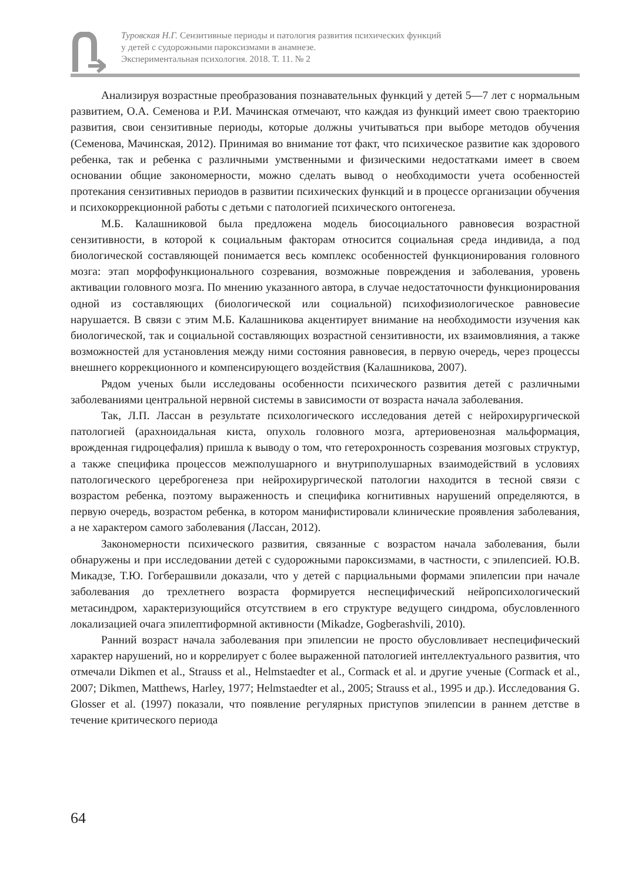Туровская Н.Г. Сензитивные периоды и патология развития психических функций
у детей с судорожными пароксизмами в анамнезе.
Экспериментальная психология. 2018. Т. 11. № 2
Анализируя возрастные преобразования познавательных функций у детей 5—7 лет с нормальным развитием, О.А. Семенова и Р.И. Мачинская отмечают, что каждая из функций имеет свою траекторию развития, свои сензитивные периоды, которые должны учитываться при выборе методов обучения (Семенова, Мачинская, 2012). Принимая во внимание тот факт, что психическое развитие как здорового ребенка, так и ребенка с различными умственными и физическими недостатками имеет в своем основании общие закономерности, можно сделать вывод о необходимости учета особенностей протекания сензитивных периодов в развитии психических функций и в процессе организации обучения и психокоррекционной работы с детьми с патологией психического онтогенеза.
М.Б. Калашниковой была предложена модель биосоциального равновесия возрастной сензитивности, в которой к социальным факторам относится социальная среда индивида, а под биологической составляющей понимается весь комплекс особенностей функционирования головного мозга: этап морфофункционального созревания, возможные повреждения и заболевания, уровень активации головного мозга. По мнению указанного автора, в случае недостаточности функционирования одной из составляющих (биологической или социальной) психофизиологическое равновесие нарушается. В связи с этим М.Б. Калашникова акцентирует внимание на необходимости изучения как биологической, так и социальной составляющих возрастной сензитивности, их взаимовлияния, а также возможностей для установления между ними состояния равновесия, в первую очередь, через процессы внешнего коррекционного и компенсирующего воздействия (Калашникова, 2007).
Рядом ученых были исследованы особенности психического развития детей с различными заболеваниями центральной нервной системы в зависимости от возраста начала заболевания.
Так, Л.П. Лассан в результате психологического исследования детей с нейрохирургической патологией (арахноидальная киста, опухоль головного мозга, артериовенозная мальформация, врожденная гидроцефалия) пришла к выводу о том, что гетерохронность созревания мозговых структур, а также специфика процессов межполушарного и внутриполушарных взаимодействий в условиях патологического цереброгенеза при нейрохирургической патологии находится в тесной связи с возрастом ребенка, поэтому выраженность и специфика когнитивных нарушений определяются, в первую очередь, возрастом ребенка, в котором манифистировали клинические проявления заболевания, а не характером самого заболевания (Лассан, 2012).
Закономерности психического развития, связанные с возрастом начала заболевания, были обнаружены и при исследовании детей с судорожными пароксизмами, в частности, с эпилепсией. Ю.В. Микадзе, Т.Ю. Гогберашвили доказали, что у детей с парциальными формами эпилепсии при начале заболевания до трехлетнего возраста формируется неспецифический нейропсихологический метасиндром, характеризующийся отсутствием в его структуре ведущего синдрома, обусловленного локализацией очага эпилептиформной активности (Mikadze, Gogberashvili, 2010).
Ранний возраст начала заболевания при эпилепсии не просто обусловливает неспецифический характер нарушений, но и коррелирует с более выраженной патологией интеллектуального развития, что отмечали Dikmen et al., Strauss et al., Helmstaedter et al., Cormack et al. и другие ученые (Cormack et al., 2007; Dikmen, Matthews, Harley, 1977; Helmstaedter et al., 2005; Strauss et al., 1995 и др.). Исследования G. Glosser et al. (1997) показали, что появление регулярных приступов эпилепсии в раннем детстве в течение критического периода
64